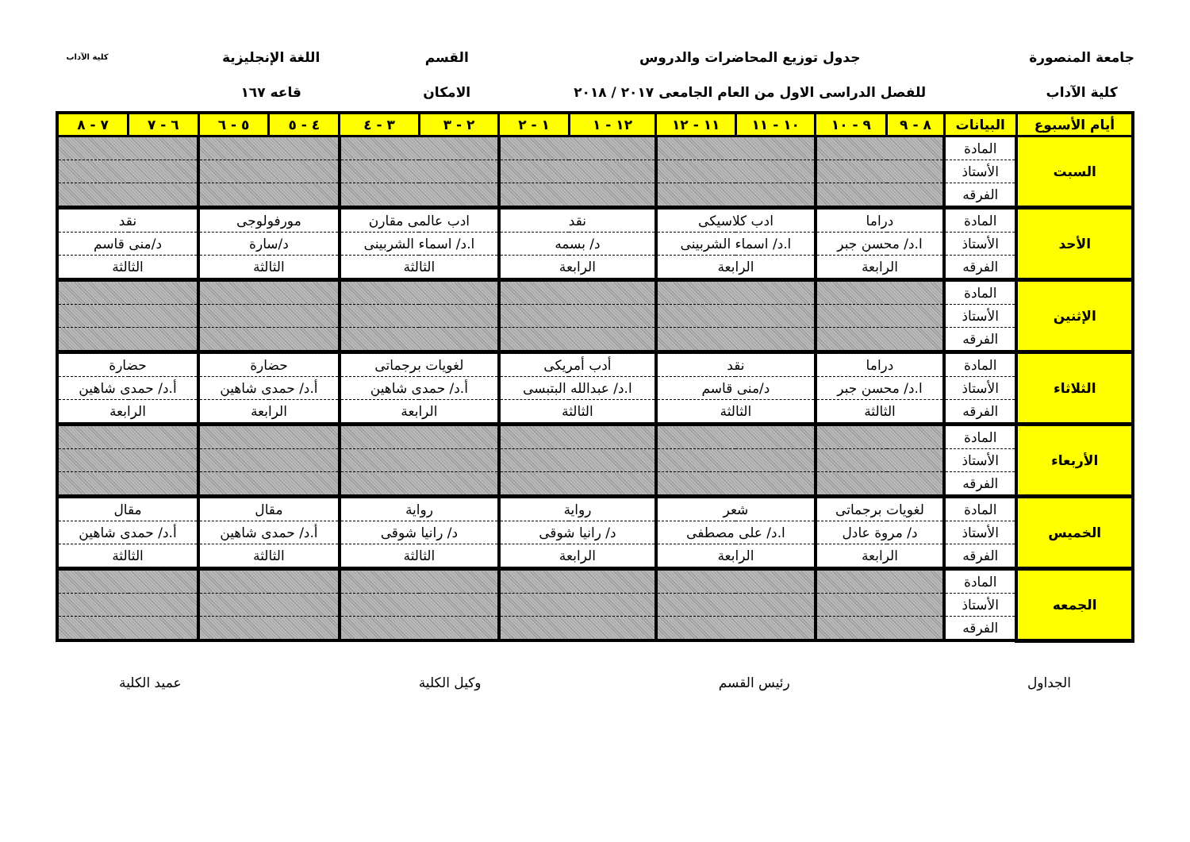جامعة المنصورة
كلية الآداب
جدول توزيع المحاضرات والدروس
للفصل الدراسى الاول من العام الجامعى ٢٠١٧ / ٢٠١٨
القسم
الامكان
اللغة الإنجليزية
قاعه ١٦٧
كلية الآداب
| أيام الأسبوع | البيانات | ٨ - ٩ | ٩ - ١٠ | ١٠ - ١١ | ١١ - ١٢ | ١٢ - ١ | ١ - ٢ | ٢ - ٣ | ٣ - ٤ | ٤ - ٥ | ٥ - ٦ | ٦ - ٧ | ٧ - ٨ |
| --- | --- | --- | --- | --- | --- | --- | --- | --- | --- | --- | --- | --- | --- |
| السبت | المادة | | | | | | | | | | | | |
| | الأستاذ | | | | | | | | | | | | |
| | الفرقه | | | | | | | | | | | | |
| الأحد | المادة | دراما | | ادب كلاسيكى | | نقد | | ادب عالمى مقارن | | مورفولوجى | | نقد | |
| | الأستاذ | ا.د/ محسن جبر | | ا.د/ اسماء الشربينى | | د/ بسمه | | ا.د/ اسماء الشربينى | | د/سارة | | د/منى قاسم | |
| | الفرقه | الرابعة | | الرابعة | | الرابعة | | الثالثة | | الثالثة | | الثالثة | |
| الإثنين | المادة | | | | | | | | | | | | |
| | الأستاذ | | | | | | | | | | | | |
| | الفرقه | | | | | | | | | | | | |
| الثلاثاء | المادة | دراما | | نقد | | أدب أمريكى | | لغويات برجماتى | | حضارة | | حضارة | |
| | الأستاذ | ا.د/ محسن جبر | | د/منى قاسم | | ا.د/ عبدالله البتبسى | | أ.د/ حمدى شاهين | | أ.د/ حمدى شاهين | | أ.د/ حمدى شاهين | |
| | الفرقه | الثالثة | | الثالثة | | الثالثة | | الرابعة | | الرابعة | | الرابعة | |
| الأربعاء | المادة | | | | | | | | | | | | |
| | الأستاذ | | | | | | | | | | | | |
| | الفرقه | | | | | | | | | | | | |
| الخميس | المادة | لغويات برجماتى | | شعر | | رواية | | رواية | | مقال | | مقال | |
| | الأستاذ | د/ مروة عادل | | ا.د/ على مصطفى | | د/ رانيا شوقى | | د/ رانيا شوقى | | أ.د/ حمدى شاهين | | أ.د/ حمدى شاهين | |
| | الفرقه | الرابعة | | الرابعة | | الرابعة | | الثالثة | | الثالثة | | الثالثة | |
| الجمعه | المادة | | | | | | | | | | | | |
| | الأستاذ | | | | | | | | | | | | |
| | الفرقه | | | | | | | | | | | | |
الجداول رئيس القسم وكيل الكلية عميد الكلية